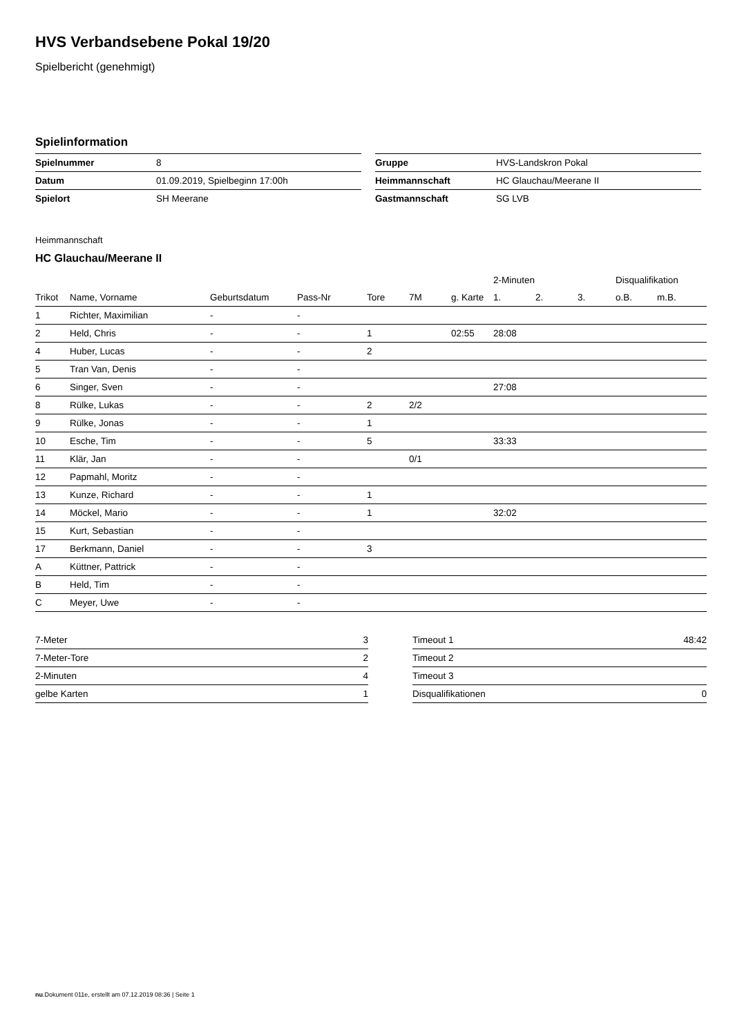HVS Verbandsebene Pokal 19/20
Spielbericht (genehmigt)
Spielinformation
| Spielnummer | 8 |
| Datum | 01.09.2019, Spielbeginn 17:00h |
| Spielort | SH Meerane |
| Gruppe | HVS-Landskron Pokal |
| Heimmannschaft | HC Glauchau/Meerane II |
| Gastmannschaft | SG LVB |
Heimmannschaft
HC Glauchau/Meerane II
| | | | | | | | 2-Minuten | | | Disqualifikation | |
| --- | --- | --- | --- | --- | --- | --- | --- | --- | --- | --- | --- |
| Trikot | Name, Vorname | Geburtsdatum | Pass-Nr | Tore | 7M | g. Karte | 1. | 2. | 3. | o.B. | m.B. |
| 1 | Richter, Maximilian | - | - | | | | | | | | |
| 2 | Held, Chris | - | - | 1 | | 02:55 | 28:08 | | | | |
| 4 | Huber, Lucas | - | - | 2 | | | | | | | |
| 5 | Tran Van, Denis | - | - | | | | | | | | |
| 6 | Singer, Sven | - | - | | | | 27:08 | | | | |
| 8 | Rülke, Lukas | - | - | 2 | 2/2 | | | | | | |
| 9 | Rülke, Jonas | - | - | 1 | | | | | | | |
| 10 | Esche, Tim | - | - | 5 | | | 33:33 | | | | |
| 11 | Klär, Jan | - | - | | 0/1 | | | | | | |
| 12 | Papmahl, Moritz | - | - | | | | | | | | |
| 13 | Kunze, Richard | - | - | 1 | | | | | | | |
| 14 | Möckel, Mario | - | - | 1 | | | 32:02 | | | | |
| 15 | Kurt, Sebastian | - | - | | | | | | | | |
| 17 | Berkmann, Daniel | - | - | 3 | | | | | | | |
| A | Küttner, Pattrick | - | - | | | | | | | | |
| B | Held, Tim | - | - | | | | | | | | |
| C | Meyer, Uwe | - | - | | | | | | | | |
| 7-Meter | 3 |
| 7-Meter-Tore | 2 |
| 2-Minuten | 4 |
| gelbe Karten | 1 |
| Timeout 1 | 48:42 |
| Timeout 2 | |
| Timeout 3 | |
| Disqualifikationen | 0 |
nu.Dokument 011e, erstellt am 07.12.2019 08:36 | Seite 1